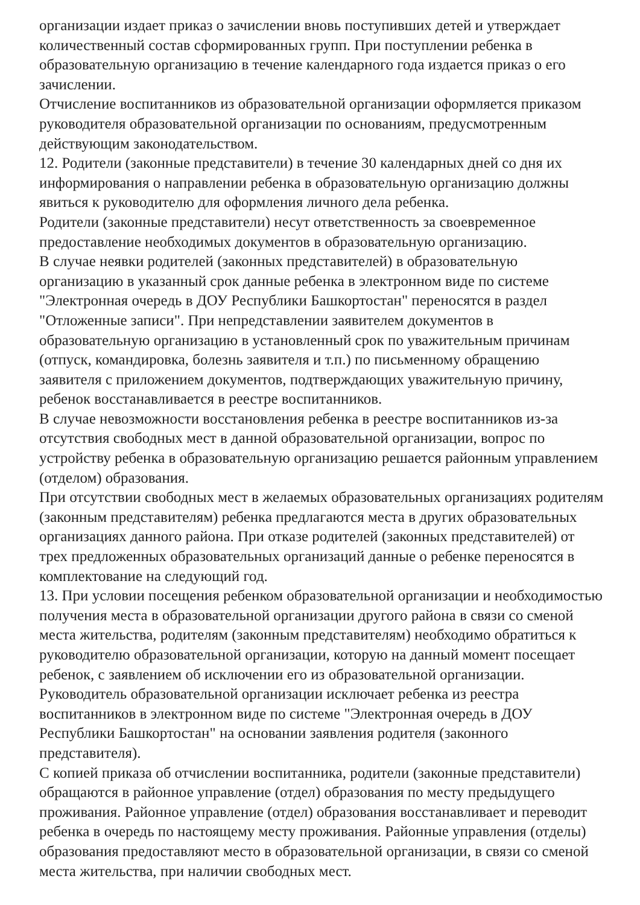организации издает приказ о зачислении вновь поступивших детей и утверждает количественный состав сформированных групп. При поступлении ребенка в образовательную организацию в течение календарного года издается приказ о его зачислении.
Отчисление воспитанников из образовательной организации оформляется приказом руководителя образовательной организации по основаниям, предусмотренным действующим законодательством.
12. Родители (законные представители) в течение 30 календарных дней со дня их информирования о направлении ребенка в образовательную организацию должны явиться к руководителю для оформления личного дела ребенка.
Родители (законные представители) несут ответственность за своевременное предоставление необходимых документов в образовательную организацию.
В случае неявки родителей (законных представителей) в образовательную организацию в указанный срок данные ребенка в электронном виде по системе "Электронная очередь в ДОУ Республики Башкортостан" переносятся в раздел "Отложенные записи". При непредставлении заявителем документов в образовательную организацию в установленный срок по уважительным причинам (отпуск, командировка, болезнь заявителя и т.п.) по письменному обращению заявителя с приложением документов, подтверждающих уважительную причину, ребенок восстанавливается в реестре воспитанников.
В случае невозможности восстановления ребенка в реестре воспитанников из-за отсутствия свободных мест в данной образовательной организации, вопрос по устройству ребенка в образовательную организацию решается районным управлением (отделом) образования.
При отсутствии свободных мест в желаемых образовательных организациях родителям (законным представителям) ребенка предлагаются места в других образовательных организациях данного района. При отказе родителей (законных представителей) от трех предложенных образовательных организаций данные о ребенке переносятся в комплектование на следующий год.
13. При условии посещения ребенком образовательной организации и необходимостью получения места в образовательной организации другого района в связи со сменой места жительства, родителям (законным представителям) необходимо обратиться к руководителю образовательной организации, которую на данный момент посещает ребенок, с заявлением об исключении его из образовательной организации. Руководитель образовательной организации исключает ребенка из реестра воспитанников в электронном виде по системе "Электронная очередь в ДОУ Республики Башкортостан" на основании заявления родителя (законного представителя).
С копией приказа об отчислении воспитанника, родители (законные представители) обращаются в районное управление (отдел) образования по месту предыдущего проживания. Районное управление (отдел) образования восстанавливает и переводит ребенка в очередь по настоящему месту проживания. Районные управления (отделы) образования предоставляют место в образовательной организации, в связи со сменой места жительства, при наличии свободных мест.